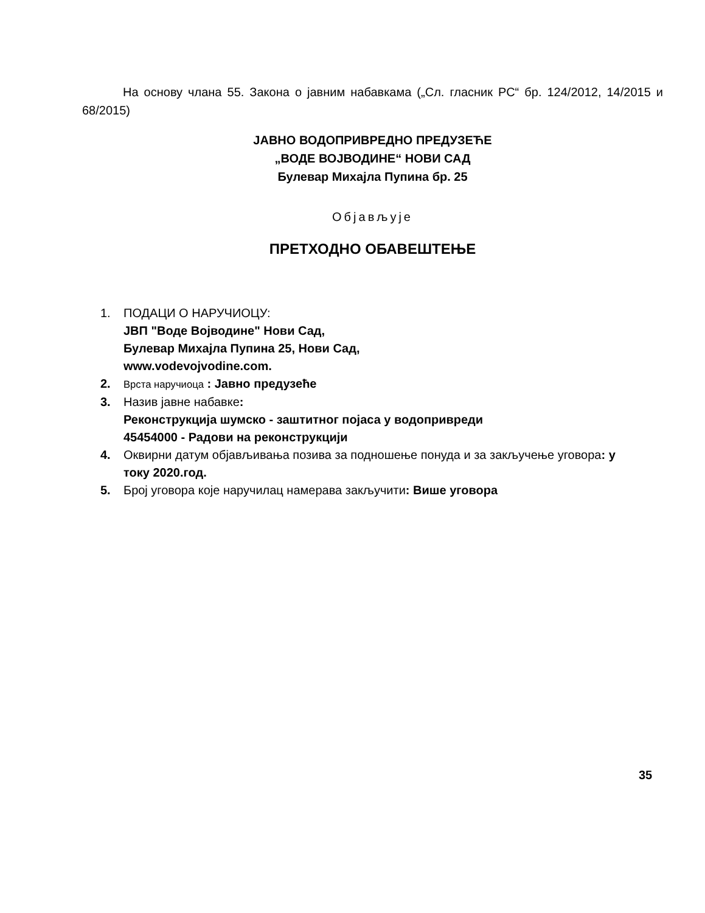На основу члана 55. Закона о јавним набавкама („Сл. гласник РС“ бр. 124/2012, 14/2015 и 68/2015)
ЈАВНО ВОДОПРИВРЕДНО ПРЕДУЗЕЋЕ
„ВОДЕ ВОЈВОДИНЕ“ НОВИ САД
Булевар Михајла Пупина бр. 25
Објављује
ПРЕТХОДНО ОБАВЕШТЕЊЕ
1. ПОДАЦИ О НАРУЧИОЦУ:
ЈВП "Воде Војводине" Нови Сад,
Булевар Михајла Пупина 25, Нови Сад,
www.vodevojvodine.com.
2. Врста наручиоца : Јавно предузеће
3. Назив јавне набавке:
Реконструкција шумско - заштитног појаса у водопривреди
45454000 - Радови на реконструкцији
4. Оквирни датум објављивања позива за подношење понуда и за закључење уговора: у току 2020.год.
5. Број уговора које наручилац намерава закључити: Више уговора
35